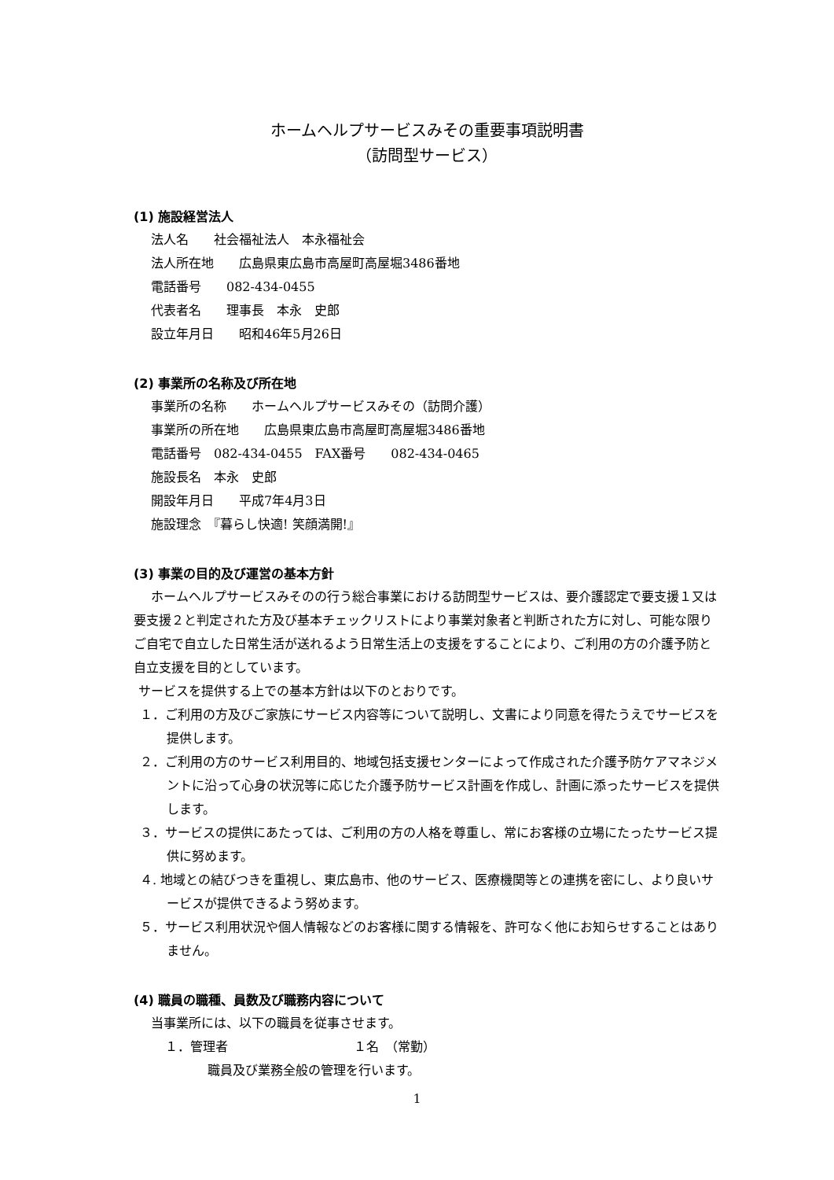ホームヘルプサービスみその重要事項説明書
（訪問型サービス）
(1) 施設経営法人
法人名　　社会福祉法人　本永福祉会
法人所在地　　広島県東広島市高屋町高屋堀3486番地
電話番号　　082-434-0455
代表者名　　理事長　本永　史郎
設立年月日　　昭和46年5月26日
(2) 事業所の名称及び所在地
事業所の名称　　ホームヘルプサービスみその（訪問介護）
事業所の所在地　　広島県東広島市高屋町高屋堀3486番地
電話番号　082-434-0455　FAX番号　　082-434-0465
施設長名　本永　史郎
開設年月日　　平成7年4月3日
施設理念　『暮らし快適! 笑顔満開!』
(3) 事業の目的及び運営の基本方針
ホームヘルプサービスみそのの行う総合事業における訪問型サービスは、要介護認定で要支援１又は要支援２と判定された方及び基本チェックリストにより事業対象者と判断された方に対し、可能な限りご自宅で自立した日常生活が送れるよう日常生活上の支援をすることにより、ご利用の方の介護予防と自立支援を目的としています。
サービスを提供する上での基本方針は以下のとおりです。
１．ご利用の方及びご家族にサービス内容等について説明し、文書により同意を得たうえでサービスを提供します。
２．ご利用の方のサービス利用目的、地域包括支援センターによって作成された介護予防ケアマネジメントに沿って心身の状況等に応じた介護予防サービス計画を作成し、計画に添ったサービスを提供します。
３．サービスの提供にあたっては、ご利用の方の人格を尊重し、常にお客様の立場にたったサービス提供に努めます。
４. 地域との結びつきを重視し、東広島市、他のサービス、医療機関等との連携を密にし、より良いサービスが提供できるよう努めます。
５．サービス利用状況や個人情報などのお客様に関する情報を、許可なく他にお知らせすることはありません。
(4) 職員の職種、員数及び職務内容について
当事業所には、以下の職員を従事させます。
１．管理者　　　　　　　　　　１名　（常勤）
職員及び業務全般の管理を行います。
1